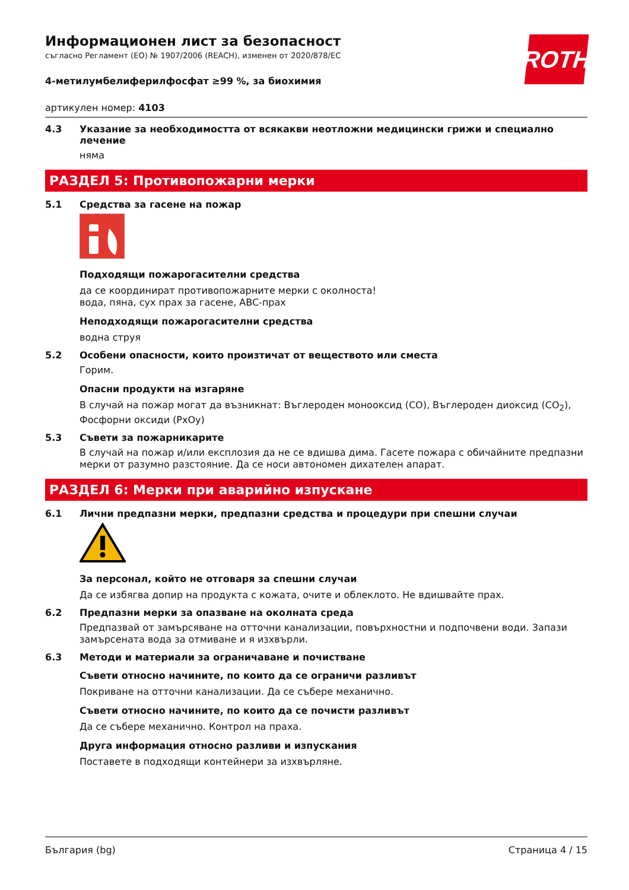ROTH
Информационен лист за безопасност
съгласно Регламент (ЕО) № 1907/2006 (REACH), изменен от 2020/878/ЕС
4-метилумбелиферилфосфат ≥99 %, за биохимия
артикулен номер: 4103
4.3 Указание за необходимостта от всякакви неотложни медицински грижи и специално лечение
няма
РАЗДЕЛ 5: Противопожарни мерки
5.1 Средства за гасене на пожар
Подходящи пожарогасителни средства
да се координират противопожарните мерки с околноста!
вода, пяна, сух прах за гасене, ABC-прах
Неподходящи пожарогасителни средства
водна струя
5.2 Особени опасности, които произтичат от веществото или сместа
Горим.
Опасни продукти на изгаряне
В случай на пожар могат да възникнат: Въглероден монооксид (CO), Въглероден диоксид (CO<sub>2</sub>), Фосфорни оксиди (PxOy)
5.3 Съвети за пожарникарите
В случай на пожар и/или експлозия да не се вдишва дима. Гасете пожара с обичайните предпазни мерки от разумно разстояние. Да се носи автономен дихателен апарат.
РАЗДЕЛ 6: Мерки при аварийно изпускане
6.1 Лични предпазни мерки, предпазни средства и процедури при спешни случаи
За персонал, който не отговаря за спешни случаи
Да се избягва допир на продукта с кожата, очите и облеклото. Не вдишвайте прах.
6.2 Предпазни мерки за опазване на околната среда
Предпазвай от замърсяване на отточни канализации, повърхностни и подпочвени води. Запази замърсената вода за отмиване и я изхвърли.
6.3 Методи и материали за ограничаване и почистване
Съвети относно начините, по които да се ограничи разливът
Покриване на отточни канализации. Да се събере механично.
Съвети относно начините, по които да се почисти разливът
Да се събере механично. Контрол на праха.
Друга информация относно разливи и изпускания
Поставете в подходящи контейнери за изхвърляне.
България (bg) Страница 4 / 15